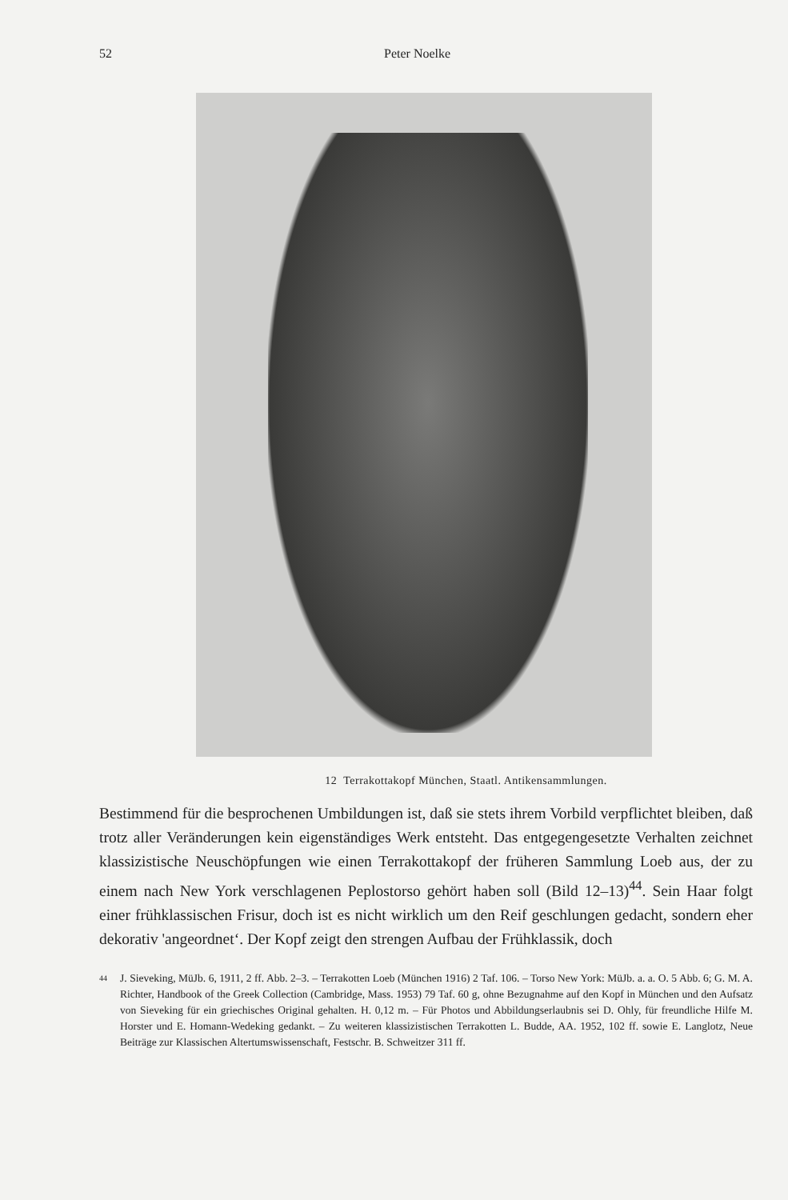52 Peter Noelke
12 Terrakottakopf München, Staatl. Antikensammlungen.
Bestimmend für die besprochenen Umbildungen ist, daß sie stets ihrem Vorbild verpflichtet bleiben, daß trotz aller Veränderungen kein eigenständiges Werk entsteht. Das entgegengesetzte Verhalten zeichnet klassizistische Neuschöpfungen wie einen Terrakottakopf der früheren Sammlung Loeb aus, der zu einem nach New York verschlagenen Peplostorso gehört haben soll (Bild 12–13)<sup>44</sup>. Sein Haar folgt einer frühklassischen Frisur, doch ist es nicht wirklich um den Reif geschlungen gedacht, sondern eher dekorativ 'angeordnet‘. Der Kopf zeigt den strengen Aufbau der Frühklassik, doch
<sup>44</sup> J. Sieveking, MüJb. 6, 1911, 2 ff. Abb. 2–3. – Terrakotten Loeb (München 1916) 2 Taf. 106. – Torso New York: MüJb. a. a. O. 5 Abb. 6; G. M. A. Richter, Handbook of the Greek Collection (Cambridge, Mass. 1953) 79 Taf. 60 g, ohne Bezugnahme auf den Kopf in München und den Aufsatz von Sieveking für ein griechisches Original gehalten. H. 0,12 m. – Für Photos und Abbildungserlaubnis sei D. Ohly, für freundliche Hilfe M. Horster und E. Homann-Wedeking gedankt. – Zu weiteren klassizistischen Terrakotten L. Budde, AA. 1952, 102 ff. sowie E. Langlotz, Neue Beiträge zur Klassischen Altertumswissenschaft, Festschr. B. Schweitzer 311 ff.